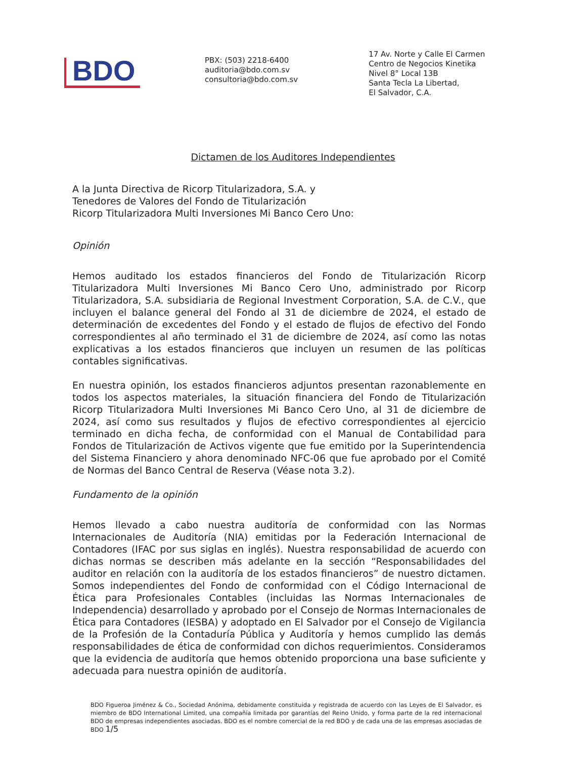BDO
PBX: (503) 2218-6400
auditoria@bdo.com.sv
consultoria@bdo.com.sv
17 Av. Norte y Calle El Carmen
Centro de Negocios Kinetika
Nivel 8° Local 13B
Santa Tecla La Libertad,
El Salvador, C.A.
Dictamen de los Auditores Independientes
A la Junta Directiva de Ricorp Titularizadora, S.A. y
Tenedores de Valores del Fondo de Titularización
Ricorp Titularizadora Multi Inversiones Mi Banco Cero Uno:
Opinión
Hemos auditado los estados financieros del Fondo de Titularización Ricorp Titularizadora Multi Inversiones Mi Banco Cero Uno, administrado por Ricorp Titularizadora, S.A. subsidiaria de Regional Investment Corporation, S.A. de C.V., que incluyen el balance general del Fondo al 31 de diciembre de 2024, el estado de determinación de excedentes del Fondo y el estado de flujos de efectivo del Fondo correspondientes al año terminado el 31 de diciembre de 2024, así como las notas explicativas a los estados financieros que incluyen un resumen de las políticas contables significativas.
En nuestra opinión, los estados financieros adjuntos presentan razonablemente en todos los aspectos materiales, la situación financiera del Fondo de Titularización Ricorp Titularizadora Multi Inversiones Mi Banco Cero Uno, al 31 de diciembre de 2024, así como sus resultados y flujos de efectivo correspondientes al ejercicio terminado en dicha fecha, de conformidad con el Manual de Contabilidad para Fondos de Titularización de Activos vigente que fue emitido por la Superintendencia del Sistema Financiero y ahora denominado NFC-06 que fue aprobado por el Comité de Normas del Banco Central de Reserva (Véase nota 3.2).
Fundamento de la opinión
Hemos llevado a cabo nuestra auditoría de conformidad con las Normas Internacionales de Auditoría (NIA) emitidas por la Federación Internacional de Contadores (IFAC por sus siglas en inglés). Nuestra responsabilidad de acuerdo con dichas normas se describen más adelante en la sección “Responsabilidades del auditor en relación con la auditoría de los estados financieros” de nuestro dictamen. Somos independientes del Fondo de conformidad con el Código Internacional de Ética para Profesionales Contables (incluidas las Normas Internacionales de Independencia) desarrollado y aprobado por el Consejo de Normas Internacionales de Ética para Contadores (IESBA) y adoptado en El Salvador por el Consejo de Vigilancia de la Profesión de la Contaduría Pública y Auditoría y hemos cumplido las demás responsabilidades de ética de conformidad con dichos requerimientos. Consideramos que la evidencia de auditoría que hemos obtenido proporciona una base suficiente y adecuada para nuestra opinión de auditoría.
BDO Figueroa Jiménez & Co., Sociedad Anónima, debidamente constituida y registrada de acuerdo con las Leyes de El Salvador, es miembro de BDO International Limited, una compañía limitada por garantías del Reino Unido, y forma parte de la red internacional BDO de empresas independientes asociadas. BDO es el nombre comercial de la red BDO y de cada una de las empresas asociadas de BDO 1/5